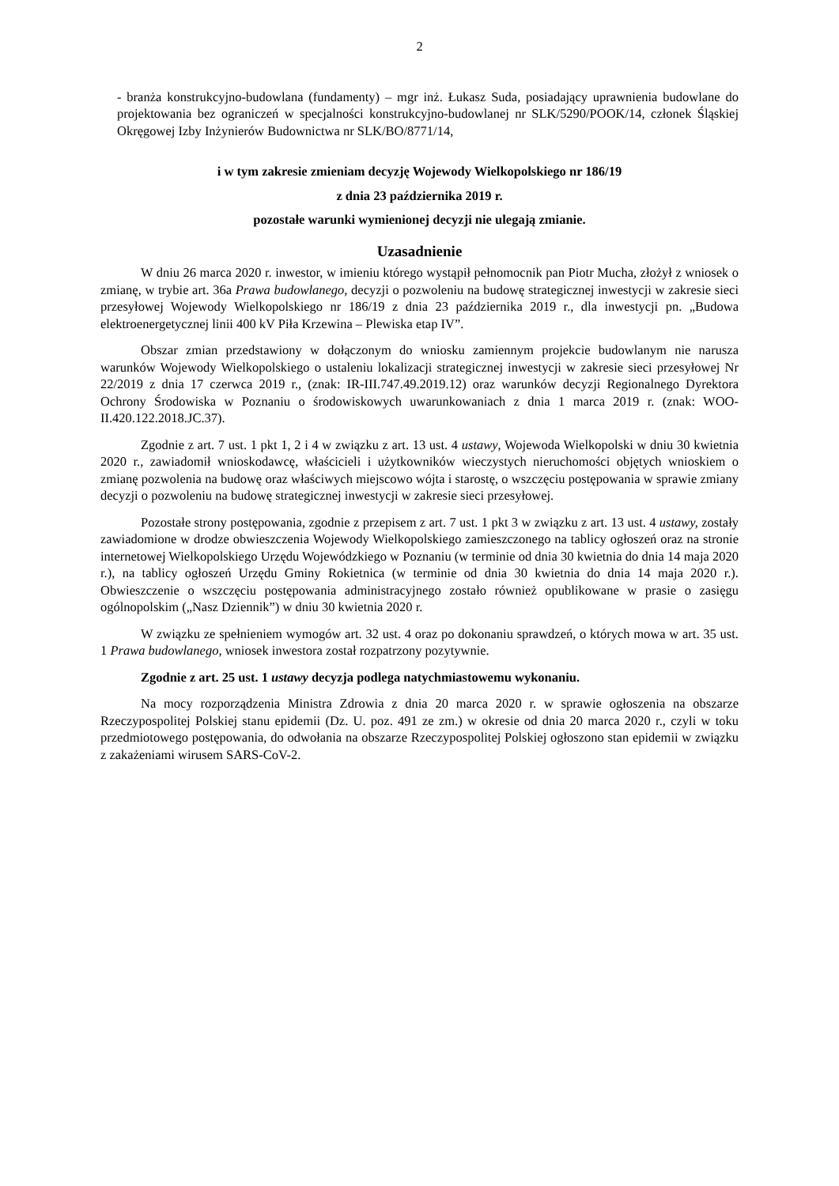2
- branża konstrukcyjno-budowlana (fundamenty) – mgr inż. Łukasz Suda, posiadający uprawnienia budowlane do projektowania bez ograniczeń w specjalności konstrukcyjno-budowlanej nr SLK/5290/POOK/14, członek Śląskiej Okręgowej Izby Inżynierów Budownictwa nr SLK/BO/8771/14,
i w tym zakresie zmieniam decyzję Wojewody Wielkopolskiego nr 186/19
z dnia 23 października 2019 r.
pozostałe warunki wymienionej decyzji nie ulegają zmianie.
Uzasadnienie
W dniu 26 marca 2020 r. inwestor, w imieniu którego wystąpił pełnomocnik pan Piotr Mucha, złożył z wniosek o zmianę, w trybie art. 36a Prawa budowlanego, decyzji o pozwoleniu na budowę strategicznej inwestycji w zakresie sieci przesyłowej Wojewody Wielkopolskiego nr 186/19 z dnia 23 października 2019 r., dla inwestycji pn. „Budowa elektroenergetycznej linii 400 kV Piła Krzewina – Plewiska etap IV”.
Obszar zmian przedstawiony w dołączonym do wniosku zamiennym projekcie budowlanym nie narusza warunków Wojewody Wielkopolskiego o ustaleniu lokalizacji strategicznej inwestycji w zakresie sieci przesyłowej Nr 22/2019 z dnia 17 czerwca 2019 r., (znak: IR-III.747.49.2019.12) oraz warunków decyzji Regionalnego Dyrektora Ochrony Środowiska w Poznaniu o środowiskowych uwarunkowaniach z dnia 1 marca 2019 r. (znak: WOO-II.420.122.2018.JC.37).
Zgodnie z art. 7 ust. 1 pkt 1, 2 i 4 w związku z art. 13 ust. 4 ustawy, Wojewoda Wielkopolski w dniu 30 kwietnia 2020 r., zawiadomił wnioskodawcę, właścicieli i użytkowników wieczystych nieruchomości objętych wnioskiem o zmianę pozwolenia na budowę oraz właściwych miejscowo wójta i starostę, o wszczęciu postępowania w sprawie zmiany decyzji o pozwoleniu na budowę strategicznej inwestycji w zakresie sieci przesyłowej.
Pozostałe strony postępowania, zgodnie z przepisem z art. 7 ust. 1 pkt 3 w związku z art. 13 ust. 4 ustawy, zostały zawiadomione w drodze obwieszczenia Wojewody Wielkopolskiego zamieszczonego na tablicy ogłoszeń oraz na stronie internetowej Wielkopolskiego Urzędu Wojewódzkiego w Poznaniu (w terminie od dnia 30 kwietnia do dnia 14 maja 2020 r.), na tablicy ogłoszeń Urzędu Gminy Rokietnica (w terminie od dnia 30 kwietnia do dnia 14 maja 2020 r.). Obwieszczenie o wszczęciu postępowania administracyjnego zostało również opublikowane w prasie o zasięgu ogólnopolskim („Nasz Dziennik”) w dniu 30 kwietnia 2020 r.
W związku ze spełnieniem wymogów art. 32 ust. 4 oraz po dokonaniu sprawdzeń, o których mowa w art. 35 ust. 1 Prawa budowlanego, wniosek inwestora został rozpatrzony pozytywnie.
Zgodnie z art. 25 ust. 1 ustawy decyzja podlega natychmiastowemu wykonaniu.
Na mocy rozporządzenia Ministra Zdrowia z dnia 20 marca 2020 r. w sprawie ogłoszenia na obszarze Rzeczypospolitej Polskiej stanu epidemii (Dz. U. poz. 491 ze zm.) w okresie od dnia 20 marca 2020 r., czyli w toku przedmiotowego postępowania, do odwołania na obszarze Rzeczypospolitej Polskiej ogłoszono stan epidemii w związku z zakażeniami wirusem SARS-CoV-2.